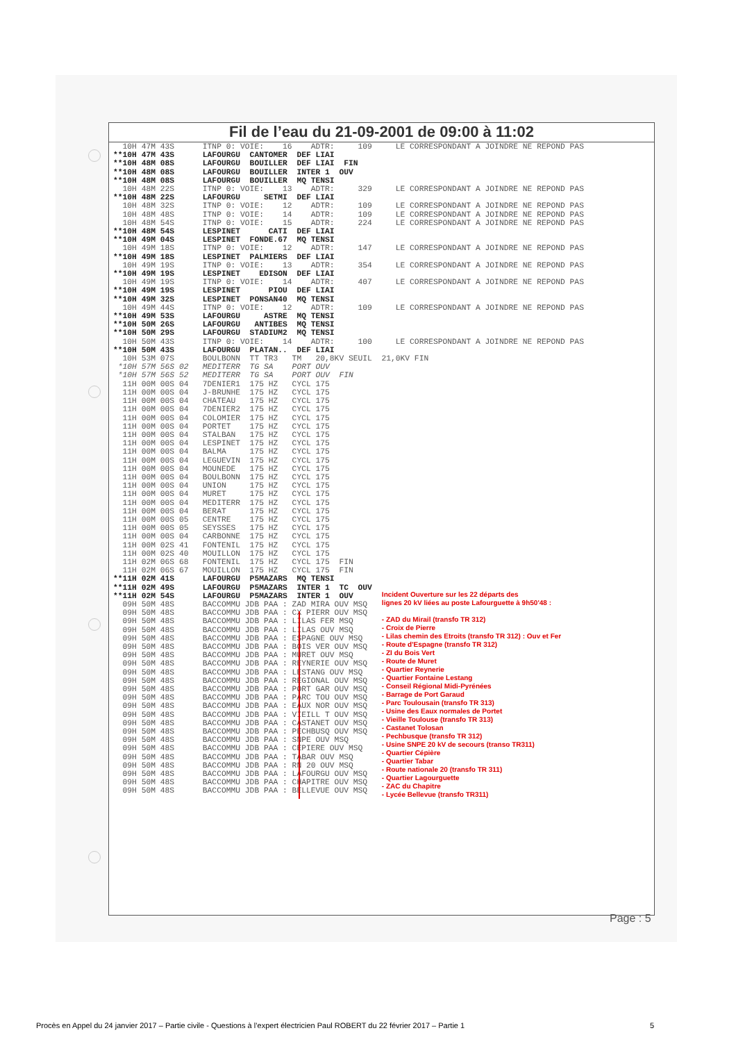Fil de l’eau du 21-09-2001 de 09:00 à 11:02
10H 47M 43S ITNP 0: VOIE: 16 ADTR: 109 LE CORRESPONDANT A JOINDRE NE REPOND PAS **10H 47M 43S LAFOURGU CANTOMER DEF LIAI **10H 48M 08S LAFOURGU BOUILLER DEF LIAI FIN **10H 48M 08S LAFOURGU BOUILLER INTER 1 OUV **10H 48M 08S LAFOURGU BOUILLER MQ TENSI 10H 48M 22S ITNP 0: VOIE: 13 ADTR: 329 LE CORRESPONDANT A JOINDRE NE REPOND PAS **10H 48M 22S LAFOURGU SETMI DEF LIAI 10H 48M 32S ITNP 0: VOIE: 12 ADTR: 109 LE CORRESPONDANT A JOINDRE NE REPOND PAS 10H 48M 48S ITNP 0: VOIE: 14 ADTR: 109 LE CORRESPONDANT A JOINDRE NE REPOND PAS 10H 48M 54S ITNP 0: VOIE: 15 ADTR: 224 LE CORRESPONDANT A JOINDRE NE REPOND PAS **10H 48M 54S LESPINET CATI DEF LIAI **10H 49M 04S LESPINET FONDE.67 MQ TENSI 10H 49M 18S ITNP 0: VOIE: 12 ADTR: 147 LE CORRESPONDANT A JOINDRE NE REPOND PAS **10H 49M 18S LESPINET PALMIERS DEF LIAI 10H 49M 19S ITNP 0: VOIE: 13 ADTR: 354 LE CORRESPONDANT A JOINDRE NE REPOND PAS **10H 49M 19S LESPINET EDISON DEF LIAI 10H 49M 19S ITNP 0: VOIE: 14 ADTR: 407 LE CORRESPONDANT A JOINDRE NE REPOND PAS **10H 49M 19S LESPINET PIOU DEF LIAI **10H 49M 32S LESPINET PONSAN40 MQ TENSI 10H 49M 44S ITNP 0: VOIE: 12 ADTR: 109 LE CORRESPONDANT A JOINDRE NE REPOND PAS **10H 49M 53S LAFOURGU ASTRE MQ TENSI **10H 50M 26S LAFOURGU ANTIBES MQ TENSI **10H 50M 29S LAFOURGU STADIUM2 MQ TENSI 10H 50M 43S ITNP 0: VOIE: 14 ADTR: 100 LE CORRESPONDANT A JOINDRE NE REPOND PAS **10H 50M 43S LAFOURGU PLATAN.. DEF LIAI 10H 53M 07S BOULBONN TT TR3 TM 20,8KV SEUIL 21,0KV FIN *10H 57M 56S 02 MEDITERR TG SA PORT OUV *10H 57M 56S 52 MEDITERR TG SA PORT OUV FIN 11H 00M 00S 04 7DENIER1 175 HZ CYCL 175 11H 00M 00S 04 J-BRUNHE 175 HZ CYCL 175 11H 00M 00S 04 CHATEAU 175 HZ CYCL 175 11H 00M 00S 04 7DENIER2 175 HZ CYCL 175 11H 00M 00S 04 COLOMIER 175 HZ CYCL 175 11H 00M 00S 04 PORTET 175 HZ CYCL 175 11H 00M 00S 04 STALBAN 175 HZ CYCL 175 11H 00M 00S 04 LESPINET 175 HZ CYCL 175 11H 00M 00S 04 BALMA 175 HZ CYCL 175 11H 00M 00S 04 LEGUEVIN 175 HZ CYCL 175 11H 00M 00S 04 MOUNEDE 175 HZ CYCL 175 11H 00M 00S 04 BOULBONN 175 HZ CYCL 175 11H 00M 00S 04 UNION 175 HZ CYCL 175 11H 00M 00S 04 MURET 175 HZ CYCL 175 11H 00M 00S 04 MEDITERR 175 HZ CYCL 175 11H 00M 00S 04 BERAT 175 HZ CYCL 175 11H 00M 00S 05 CENTRE 175 HZ CYCL 175 11H 00M 00S 05 SEYSSES 175 HZ CYCL 175 11H 00M 00S 04 CARBONNE 175 HZ CYCL 175 11H 00M 02S 41 FONTENIL 175 HZ CYCL 175 11H 00M 02S 40 MOUILLON 175 HZ CYCL 175 11H 02M 06S 68 FONTENIL 175 HZ CYCL 175 FIN 11H 02M 06S 67 MOUILLON 175 HZ CYCL 175 FIN **11H 02M 41S LAFOURGU P5MAZARS MQ TENSI
**11H 02M 49S LAFOURGU P5MAZARS INTER 1 TC OUV **11H 02M 54S LAFOURGU P5MAZARS INTER 1 OUV 09H 50M 48S BACCOMMU JDB PAA : ZAD MIRA OUV MSQ 09H 50M 48S BACCOMMU JDB PAA : CX PIERR OUV MSQ 09H 50M 48S BACCOMMU JDB PAA : LILAS FER MSQ 09H 50M 48S BACCOMMU JDB PAA : LILAS OUV MSQ 09H 50M 48S BACCOMMU JDB PAA : ESPAGNE OUV MSQ 09H 50M 48S BACCOMMU JDB PAA : BOIS VER OUV MSQ 09H 50M 48S BACCOMMU JDB PAA : MURET OUV MSQ 09H 50M 48S BACCOMMU JDB PAA : REYNERIE OUV MSQ 09H 50M 48S BACCOMMU JDB PAA : LESTANG OUV MSQ 09H 50M 48S BACCOMMU JDB PAA : REGIONAL OUV MSQ 09H 50M 48S BACCOMMU JDB PAA : PORT GAR OUV MSQ 09H 50M 48S BACCOMMU JDB PAA : PARC TOU OUV MSQ 09H 50M 48S BACCOMMU JDB PAA : EAUX NOR OUV MSQ 09H 50M 48S BACCOMMU JDB PAA : VIEILL T OUV MSQ 09H 50M 48S BACCOMMU JDB PAA : CASTANET OUV MSQ 09H 50M 48S BACCOMMU JDB PAA : PECHBUSQ OUV MSQ 09H 50M 48S BACCOMMU JDB PAA : SNPE OUV MSQ 09H 50M 48S BACCOMMU JDB PAA : CEPIERE OUV MSQ 09H 50M 48S BACCOMMU JDB PAA : TABAR OUV MSQ 09H 50M 48S BACCOMMU JDB PAA : RN 20 OUV MSQ 09H 50M 48S BACCOMMU JDB PAA : LAFOURGU OUV MSQ 09H 50M 48S BACCOMMU JDB PAA : CHAPITRE OUV MSQ 09H 50M 48S BACCOMMU JDB PAA : BELLEVUE OUV MSQ
Incident Ouverture sur les 22 départs des
lignes 20 kV liées au poste Lafourguette à 9h50'48 :
- ZAD du Mirail (transfo TR 312)
- Croix de Pierre
- Lilas chemin des Etroits (transfo TR 312) : Ouv et Fer
- Route d'Espagne (transfo TR 312)
- ZI du Bois Vert
- Route de Muret
- Quartier Reynerie
- Quartier Fontaine Lestang
- Conseil Régional Midi-Pyrénées
- Barrage de Port Garaud
- Parc Toulousain (transfo TR 313)
- Usine des Eaux normales de Portet
- Vieille Toulouse (transfo TR 313)
- Castanet Tolosan
- Pechbusque (transfo TR 312)
- Usine SNPE 20 kV de secours (transo TR311)
- Quartier Cépière
- Quartier Tabar
- Route nationale 20 (transfo TR 311)
- Quartier Lagourguette
- ZAC du Chapitre
- Lycée Bellevue (transfo TR311)
Page : 5
Procès en Appel du 24 janvier 2017 – Partie civile - Questions à l’expert électricien Paul ROBERT du 22 février 2017 – Partie 1 5